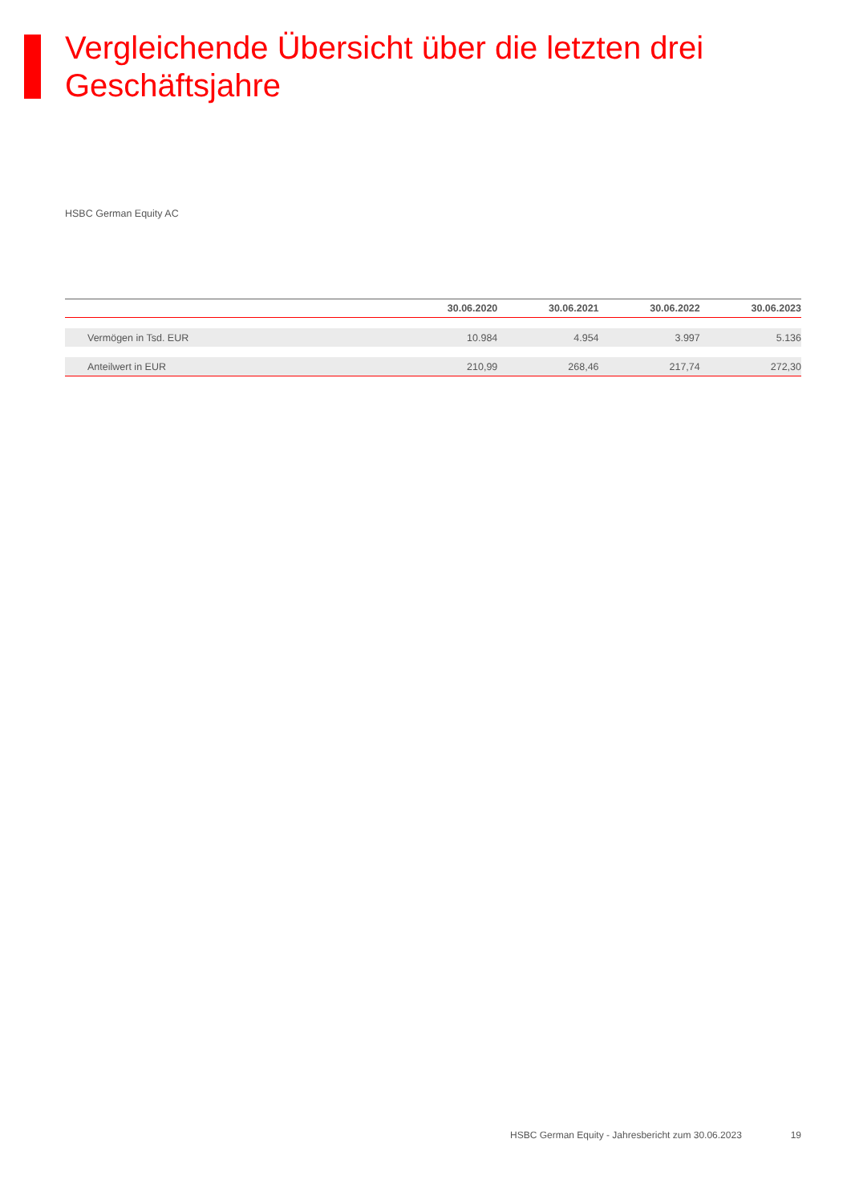Vergleichende Übersicht über die letzten drei Geschäftsjahre
HSBC German Equity AC
| | 30.06.2020 | 30.06.2021 | 30.06.2022 | 30.06.2023 |
| --- | --- | --- | --- | --- |
| Vermögen in Tsd. EUR | 10.984 | 4.954 | 3.997 | 5.136 |
| Anteilwert in EUR | 210,99 | 268,46 | 217,74 | 272,30 |
HSBC German Equity - Jahresbericht zum 30.06.2023 19